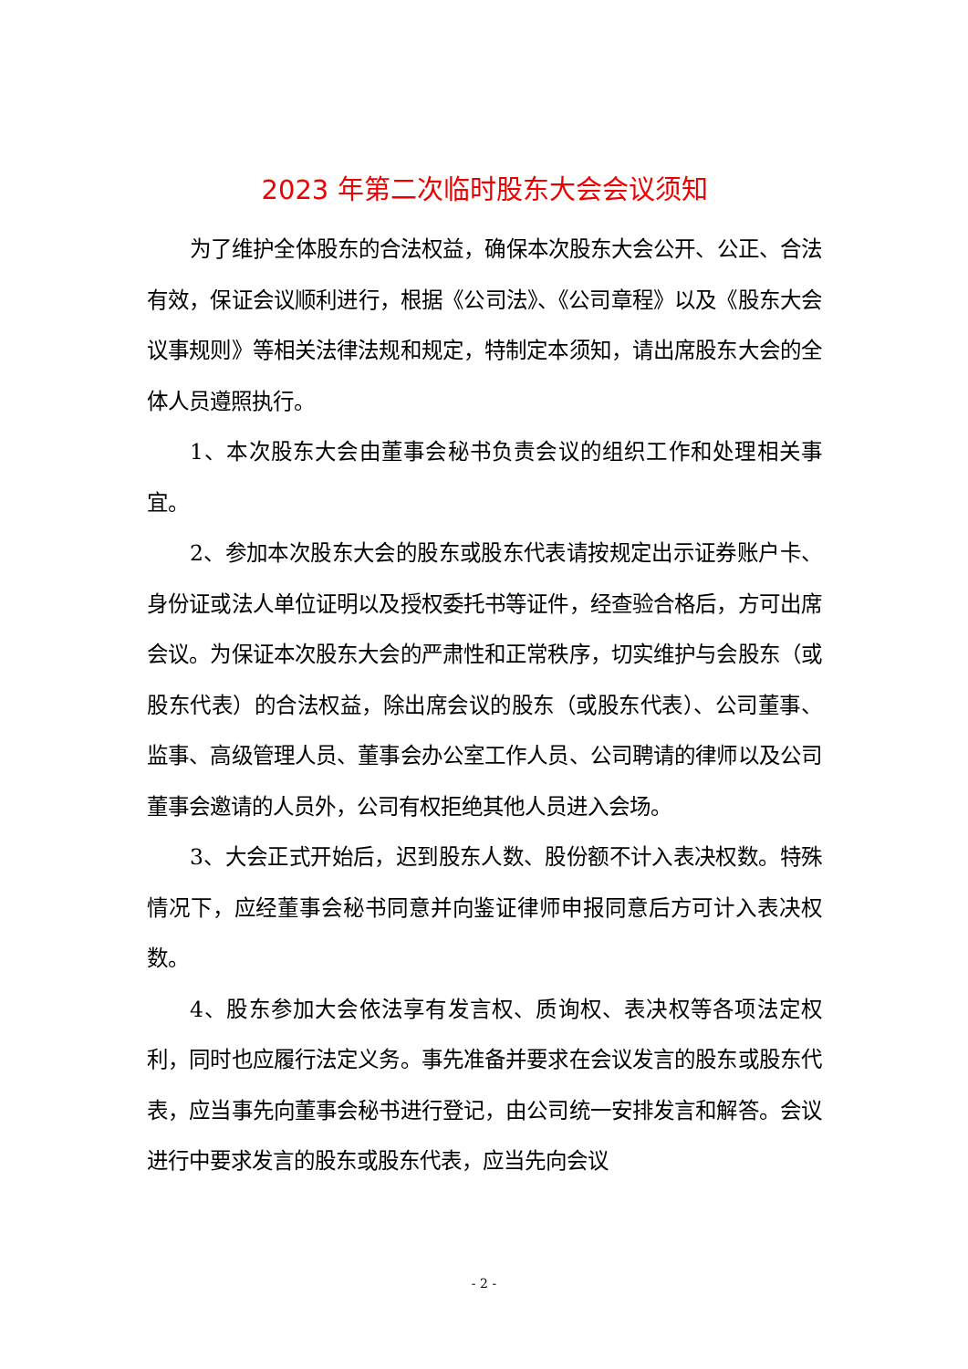2023 年第二次临时股东大会会议须知
为了维护全体股东的合法权益，确保本次股东大会公开、公正、合法有效，保证会议顺利进行，根据《公司法》、《公司章程》以及《股东大会议事规则》等相关法律法规和规定，特制定本须知，请出席股东大会的全体人员遵照执行。
1、本次股东大会由董事会秘书负责会议的组织工作和处理相关事宜。
2、参加本次股东大会的股东或股东代表请按规定出示证券账户卡、身份证或法人单位证明以及授权委托书等证件，经查验合格后，方可出席会议。为保证本次股东大会的严肃性和正常秩序，切实维护与会股东（或股东代表）的合法权益，除出席会议的股东（或股东代表）、公司董事、监事、高级管理人员、董事会办公室工作人员、公司聘请的律师以及公司董事会邀请的人员外，公司有权拒绝其他人员进入会场。
3、大会正式开始后，迟到股东人数、股份额不计入表决权数。特殊情况下，应经董事会秘书同意并向鉴证律师申报同意后方可计入表决权数。
4、股东参加大会依法享有发言权、质询权、表决权等各项法定权利，同时也应履行法定义务。事先准备并要求在会议发言的股东或股东代表，应当事先向董事会秘书进行登记，由公司统一安排发言和解答。会议进行中要求发言的股东或股东代表，应当先向会议
- 2 -